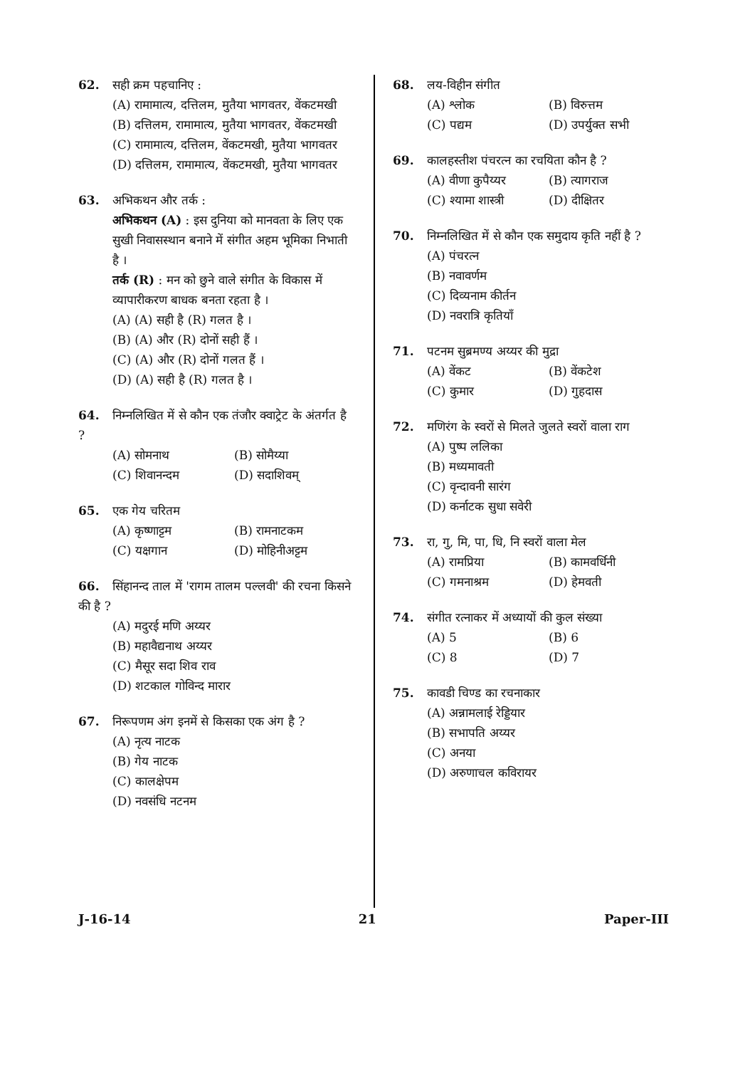62. सही क्रम पहचानिए :
(A) रामामात्य, दत्तिलम, मुतैया भागवतर, वेंकटमखी
(B) दत्तिलम, रामामात्य, मुतैया भागवतर, वेंकटमखी
(C) रामामात्य, दत्तिलम, वेंकटमखी, मुतैया भागवतर
(D) दत्तिलम, रामामात्य, वेंकटमखी, मुतैया भागवतर
63. अभिकथन और तर्क :
अभिकथन (A) : इस दुनिया को मानवता के लिए एक सुखी निवासस्थान बनाने में संगीत अहम भूमिका निभाती है ।
तर्क (R) : मन को छुने वाले संगीत के विकास में व्यापारीकरण बाधक बनता रहता है ।
(A) (A) सही है (R) गलत है ।
(B) (A) और (R) दोनों सही हैं ।
(C) (A) और (R) दोनों गलत हैं ।
(D) (A) सही है (R) गलत है ।
64. निम्नलिखित में से कौन एक तंजौर क्वाट्रेट के अंतर्गत है ?
(A) सोमनाथ (B) सोमैय्या
(C) शिवानन्दम (D) सदाशिवम्
65. एक गेय चरितम
(A) कृष्णाट्टम (B) रामनाटकम
(C) यक्षगान (D) मोहिनीअट्टम
66. सिंहानन्द ताल में 'रागम तालम पल्लवी' की रचना किसने की है ?
(A) मदुरई मणि अय्यर
(B) महावैद्यनाथ अय्यर
(C) मैसूर सदा शिव राव
(D) शटकाल गोविन्द मारार
67. निरूपणम अंग इनमें से किसका एक अंग है ?
(A) नृत्य नाटक
(B) गेय नाटक
(C) कालक्षेपम
(D) नवसंधि नटनम
68. लय-विहीन संगीत
(A) श्लोक (B) विरुत्तम
(C) पद्यम (D) उपर्युक्त सभी
69. कालहस्तीश पंचरत्न का रचयिता कौन है ?
(A) वीणा कुपैय्यर (B) त्यागराज
(C) श्यामा शास्त्री (D) दीक्षितर
70. निम्नलिखित में से कौन एक समुदाय कृति नहीं है ?
(A) पंचरत्न
(B) नवावर्णम
(C) दिव्यनाम कीर्तन
(D) नवरात्रि कृतियाँ
71. पटनम सुब्रमण्य अय्यर की मुद्रा
(A) वेंकट (B) वेंकटेश
(C) कुमार (D) गुहदास
72. मणिरंग के स्वरों से मिलते जुलते स्वरों वाला राग
(A) पुष्प ललिका
(B) मध्यमावती
(C) वृन्दावनी सारंग
(D) कर्नाटक सुधा सवेरी
73. रा, गु, मि, पा, धि, नि स्वरों वाला मेल
(A) रामप्रिया (B) कामवर्धिनी
(C) गमनाश्रम (D) हेमवती
74. संगीत रत्नाकर में अध्यायों की कुल संख्या
(A) 5 (B) 6
(C) 8 (D) 7
75. कावडी चिण्ड का रचनाकार
(A) अन्नामलाई रेड्डियार
(B) सभापति अय्यर
(C) अनया
(D) अरुणाचल कविरायर
J-16-14 21 Paper-III